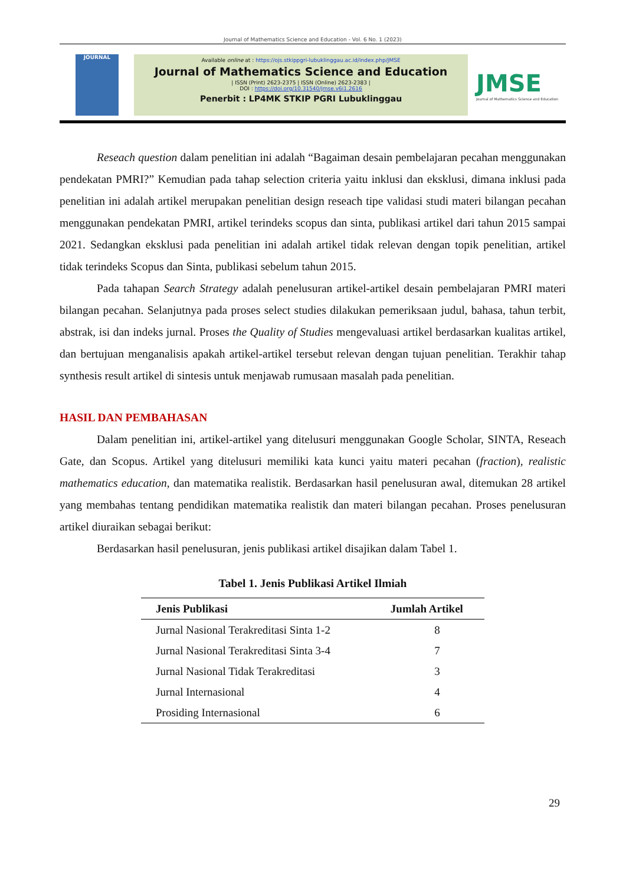Journal of Mathematics Science and Education - Vol. 6 No. 1 (2023)
JOURNAL
Available online at : https://ojs.stkippgri-lubuklinggau.ac.id/index.php/JMSE
Journal of Mathematics Science and Education
| ISSN (Print) 2623-2375 | ISSN (Online) 2623-2383 |
DOI : https://doi.org/10.31540/jmse.v6i1.2616
Penerbit : LP4MK STKIP PGRI Lubuklinggau
JMSE
Journal of Mathematics Science and Education
Reseach question dalam penelitian ini adalah “Bagaiman desain pembelajaran pecahan menggunakan pendekatan PMRI?” Kemudian pada tahap selection criteria yaitu inklusi dan eksklusi, dimana inklusi pada penelitian ini adalah artikel merupakan penelitian design reseach tipe validasi studi materi bilangan pecahan menggunakan pendekatan PMRI, artikel terindeks scopus dan sinta, publikasi artikel dari tahun 2015 sampai 2021. Sedangkan eksklusi pada penelitian ini adalah artikel tidak relevan dengan topik penelitian, artikel tidak terindeks Scopus dan Sinta, publikasi sebelum tahun 2015.
Pada tahapan Search Strategy adalah penelusuran artikel-artikel desain pembelajaran PMRI materi bilangan pecahan. Selanjutnya pada proses select studies dilakukan pemeriksaan judul, bahasa, tahun terbit, abstrak, isi dan indeks jurnal. Proses the Quality of Studies mengevaluasi artikel berdasarkan kualitas artikel, dan bertujuan menganalisis apakah artikel-artikel tersebut relevan dengan tujuan penelitian. Terakhir tahap synthesis result artikel di sintesis untuk menjawab rumusaan masalah pada penelitian.
HASIL DAN PEMBAHASAN
Dalam penelitian ini, artikel-artikel yang ditelusuri menggunakan Google Scholar, SINTA, Reseach Gate, dan Scopus. Artikel yang ditelusuri memiliki kata kunci yaitu materi pecahan (fraction), realistic mathematics education, dan matematika realistik. Berdasarkan hasil penelusuran awal, ditemukan 28 artikel yang membahas tentang pendidikan matematika realistik dan materi bilangan pecahan. Proses penelusuran artikel diuraikan sebagai berikut:
Berdasarkan hasil penelusuran, jenis publikasi artikel disajikan dalam Tabel 1.
Tabel 1. Jenis Publikasi Artikel Ilmiah
| Jenis Publikasi | Jumlah Artikel |
| --- | --- |
| Jurnal Nasional Terakreditasi Sinta 1-2 | 8 |
| Jurnal Nasional Terakreditasi Sinta 3-4 | 7 |
| Jurnal Nasional Tidak Terakreditasi | 3 |
| Jurnal Internasional | 4 |
| Prosiding Internasional | 6 |
29